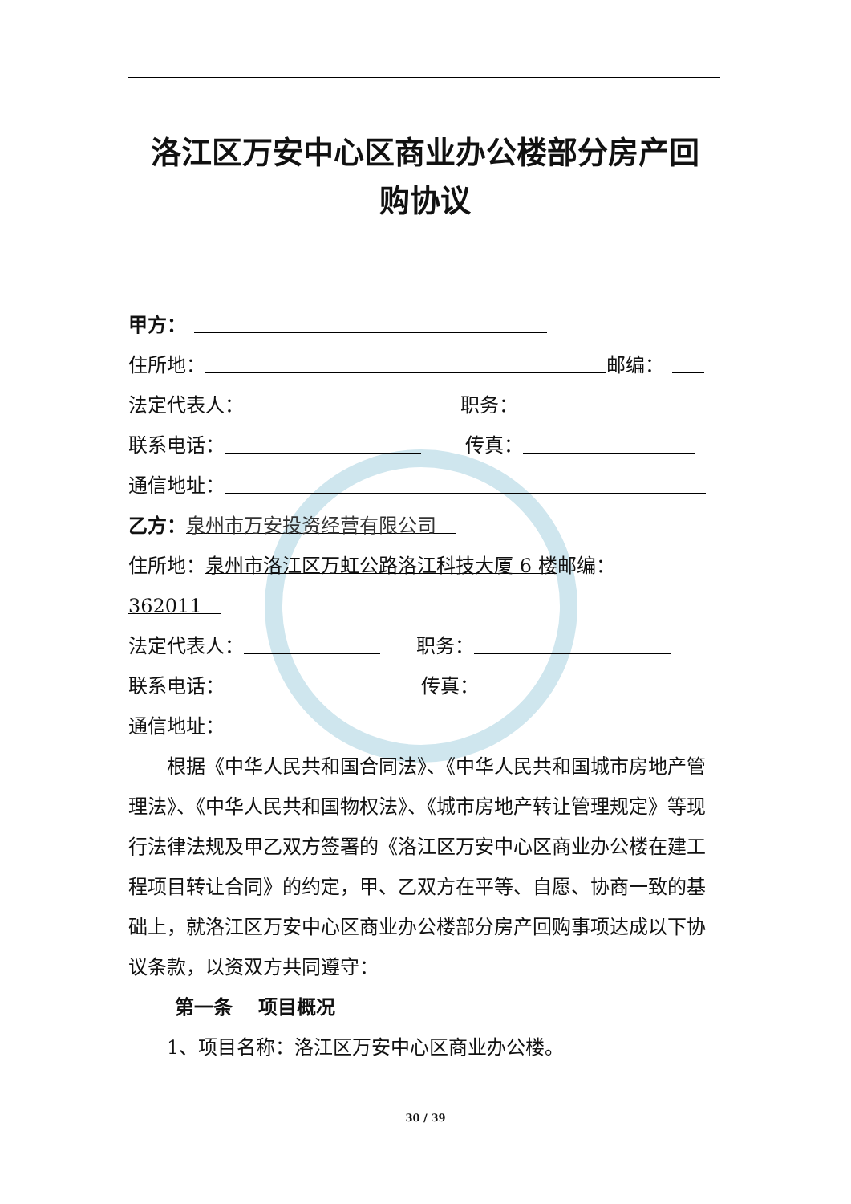洛江区万安中心区商业办公楼部分房产回
购协议
甲方：
住所地： 邮编：
法定代表人： 职务：
联系电话： 传真：
通信地址：
乙方： 泉州市万安投资经营有限公司　
住所地： 泉州市洛江区万虹公路洛江科技大厦 6 楼 邮编：
362011　
法定代表人： 职务：
联系电话： 传真：
通信地址：
根据《中华人民共和国合同法》、《中华人民共和国城市房地产管理法》、《中华人民共和国物权法》、《城市房地产转让管理规定》等现行法律法规及甲乙双方签署的《洛江区万安中心区商业办公楼在建工程项目转让合同》的约定，甲、乙双方在平等、自愿、协商一致的基础上，就洛江区万安中心区商业办公楼部分房产回购事项达成以下协议条款，以资双方共同遵守：
第一条　 项目概况
1、项目名称：洛江区万安中心区商业办公楼。
30 / 39